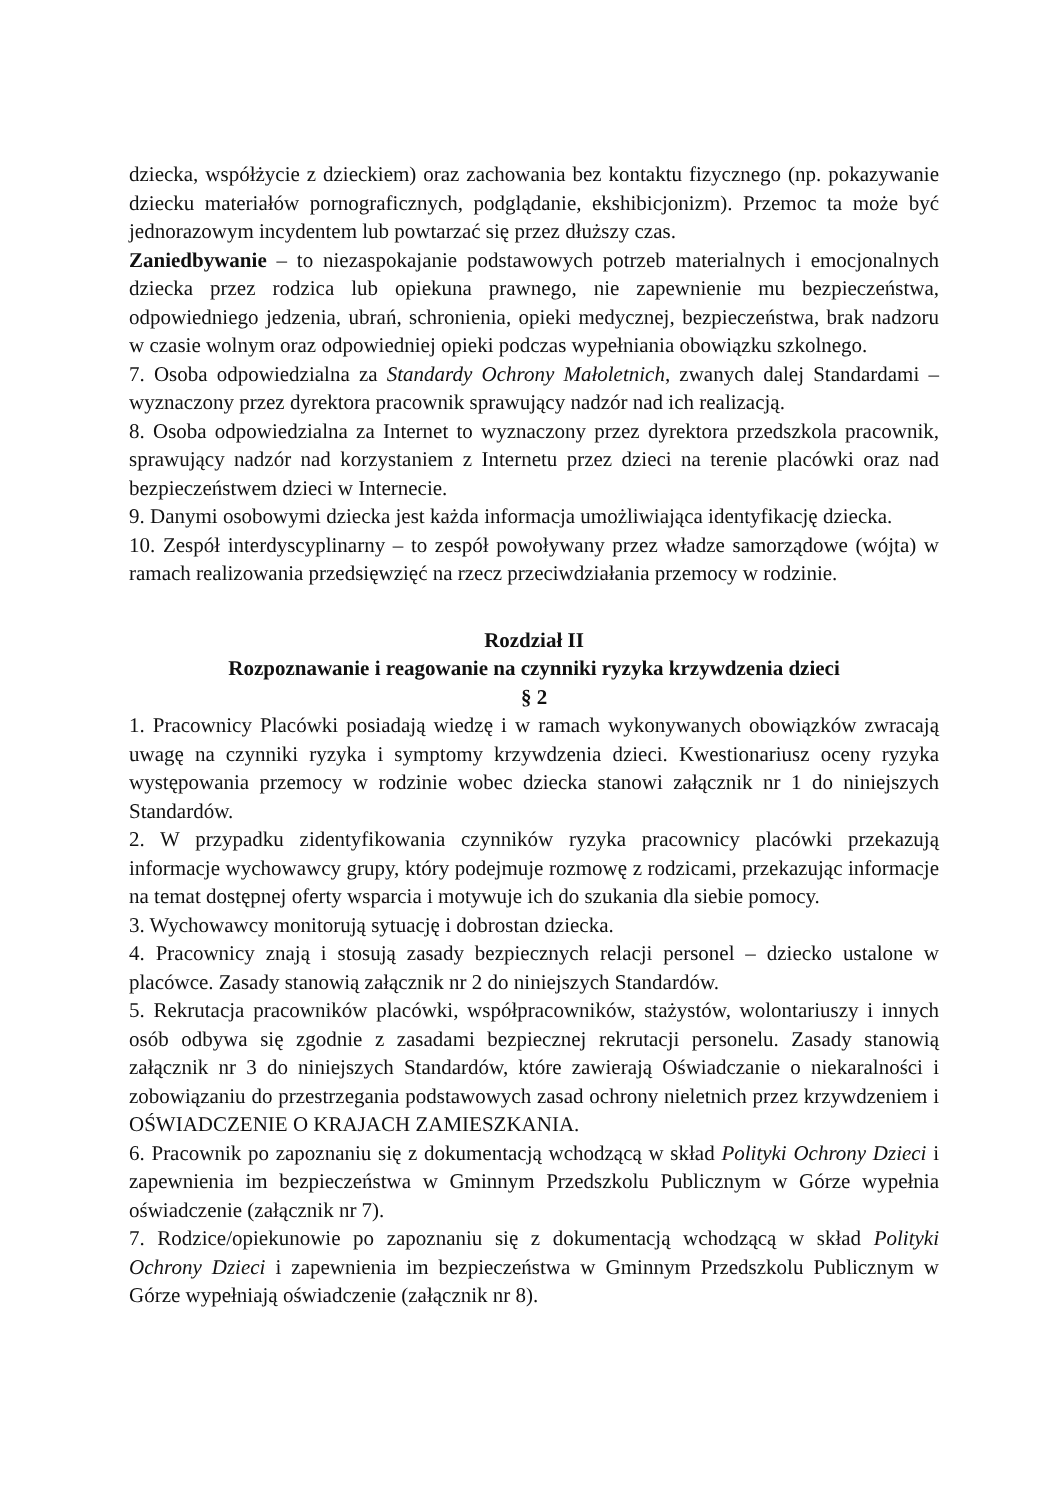dziecka, współżycie z dzieckiem) oraz zachowania bez kontaktu fizycznego (np. pokazywanie dziecku materiałów pornograficznych, podglądanie, ekshibicjonizm). Przemoc ta może być jednorazowym incydentem lub powtarzać się przez dłuższy czas.
Zaniedbywanie – to niezaspokajanie podstawowych potrzeb materialnych i emocjonalnych dziecka przez rodzica lub opiekuna prawnego, nie zapewnienie mu bezpieczeństwa, odpowiedniego jedzenia, ubrań, schronienia, opieki medycznej, bezpieczeństwa, brak nadzoru w czasie wolnym oraz odpowiedniej opieki podczas wypełniania obowiązku szkolnego.
7. Osoba odpowiedzialna za Standardy Ochrony Małoletnich, zwanych dalej Standardami – wyznaczony przez dyrektora pracownik sprawujący nadzór nad ich realizacją.
8. Osoba odpowiedzialna za Internet to wyznaczony przez dyrektora przedszkola pracownik, sprawujący nadzór nad korzystaniem z Internetu przez dzieci na terenie placówki oraz nad bezpieczeństwem dzieci w Internecie.
9. Danymi osobowymi dziecka jest każda informacja umożliwiająca identyfikację dziecka.
10. Zespół interdyscyplinarny – to zespół powoływany przez władze samorządowe (wójta) w ramach realizowania przedsięwzięć na rzecz przeciwdziałania przemocy w rodzinie.
Rozdział II
Rozpoznawanie i reagowanie na czynniki ryzyka krzywdzenia dzieci
§ 2
1. Pracownicy Placówki posiadają wiedzę i w ramach wykonywanych obowiązków zwracają uwagę na czynniki ryzyka i symptomy krzywdzenia dzieci. Kwestionariusz oceny ryzyka występowania przemocy w rodzinie wobec dziecka stanowi załącznik nr 1 do niniejszych Standardów.
2. W przypadku zidentyfikowania czynników ryzyka pracownicy placówki przekazują informacje wychowawcy grupy, który podejmuje rozmowę z rodzicami, przekazując informacje na temat dostępnej oferty wsparcia i motywuje ich do szukania dla siebie pomocy.
3. Wychowawcy monitorują sytuację i dobrostan dziecka.
4. Pracownicy znają i stosują zasady bezpiecznych relacji personel – dziecko ustalone w placówce. Zasady stanowią załącznik nr 2 do niniejszych Standardów.
5. Rekrutacja pracowników placówki, współpracowników, stażystów, wolontariuszy i innych osób odbywa się zgodnie z zasadami bezpiecznej rekrutacji personelu. Zasady stanowią załącznik nr 3 do niniejszych Standardów, które zawierają Oświadczanie o niekaralności i zobowiązaniu do przestrzegania podstawowych zasad ochrony nieletnich przez krzywdzeniem i OŚWIADCZENIE O KRAJACH ZAMIESZKANIA.
6. Pracownik po zapoznaniu się z dokumentacją wchodzącą w skład Polityki Ochrony Dzieci i zapewnienia im bezpieczeństwa w Gminnym Przedszkolu Publicznym w Górze wypełnia oświadczenie (załącznik nr 7).
7. Rodzice/opiekunowie po zapoznaniu się z dokumentacją wchodzącą w skład Polityki Ochrony Dzieci i zapewnienia im bezpieczeństwa w Gminnym Przedszkolu Publicznym w Górze wypełniają oświadczenie (załącznik nr 8).